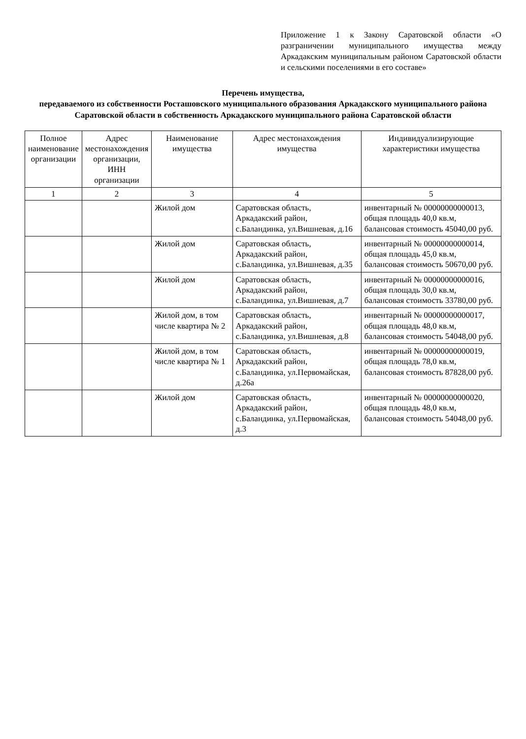Приложение 1 к Закону Саратовской области «О разграничении муниципального имущества между Аркадакским муниципальным районом Саратовской области и сельскими поселениями в его составе»
Перечень имущества,
передаваемого из собственности Росташовского муниципального образования Аркадакского муниципального района Саратовской области в собственность Аркадакского муниципального района Саратовской области
| Полное наименование организации | Адрес местонахождения организации, ИНН организации | Наименование имущества | Адрес местонахождения имущества | Индивидуализирующие характеристики имущества |
| --- | --- | --- | --- | --- |
| 1 | 2 | 3 | 4 | 5 |
| | | Жилой дом | Саратовская область, Аркадакский район, с.Баландинка, ул.Вишневая, д.16 | инвентарный № 00000000000013, общая площадь 40,0 кв.м, балансовая стоимость 45040,00 руб. |
| | | Жилой дом | Саратовская область, Аркадакский район, с.Баландинка, ул.Вишневая, д.35 | инвентарный № 00000000000014, общая площадь 45,0 кв.м, балансовая стоимость 50670,00 руб. |
| | | Жилой дом | Саратовская область, Аркадакский район, с.Баландинка, ул.Вишневая, д.7 | инвентарный № 00000000000016, общая площадь 30,0 кв.м, балансовая стоимость 33780,00 руб. |
| | | Жилой дом, в том числе квартира № 2 | Саратовская область, Аркадакский район, с.Баландинка, ул.Вишневая, д.8 | инвентарный № 00000000000017, общая площадь 48,0 кв.м, балансовая стоимость 54048,00 руб. |
| | | Жилой дом, в том числе квартира № 1 | Саратовская область, Аркадакский район, с.Баландинка, ул.Первомайская, д.26а | инвентарный № 00000000000019, общая площадь 78,0 кв.м, балансовая стоимость 87828,00 руб. |
| | | Жилой дом | Саратовская область, Аркадакский район, с.Баландинка, ул.Первомайская, д.3 | инвентарный № 00000000000020, общая площадь 48,0 кв.м, балансовая стоимость 54048,00 руб. |